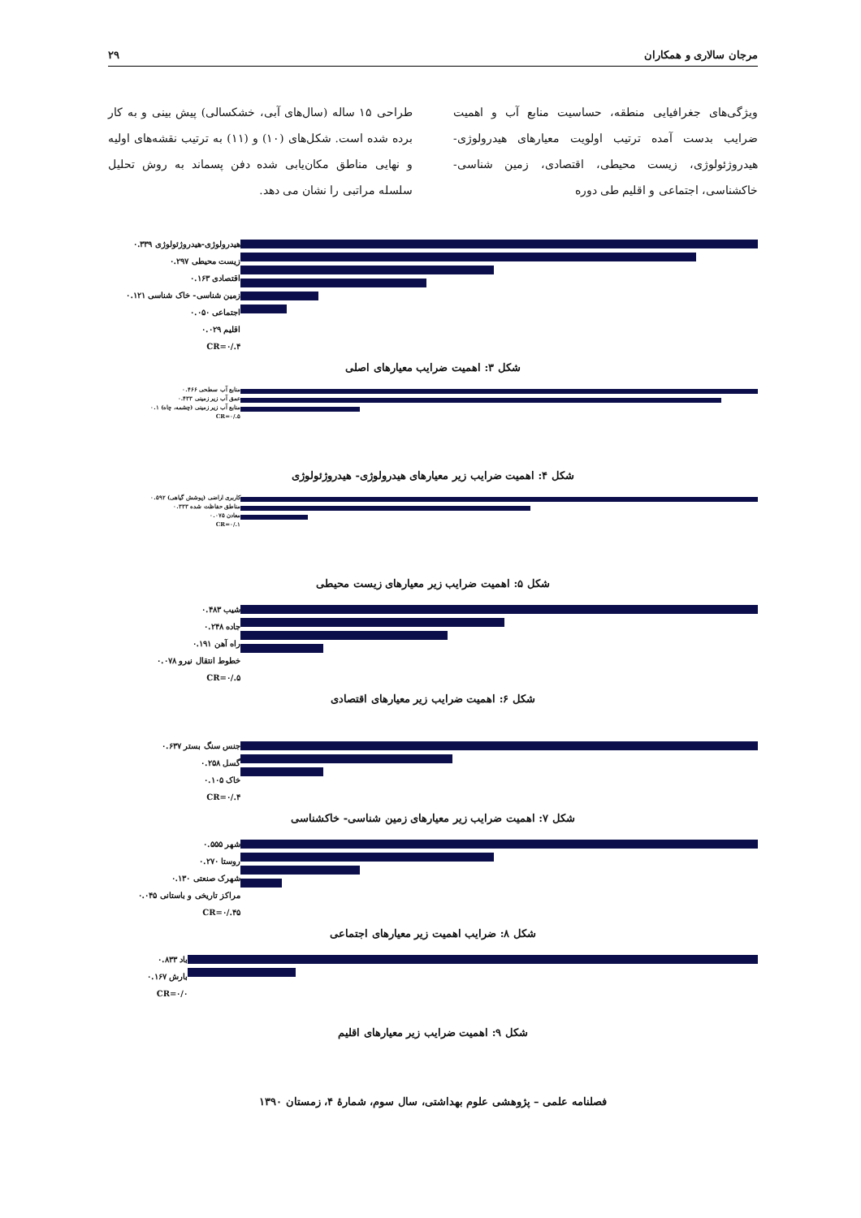مرجان سالاری و همکاران ۲۹
ویژگی‌های جغرافیایی منطقه، حساسیت منابع آب و اهمیت ضرایب بدست آمده ترتیب اولویت معیارهای هیدرولوژی- هیدروژئولوژی، زیست محیطی، اقتصادی، زمین شناسی- خاکشناسی، اجتماعی و اقلیم طی دوره
طراحی ۱۵ ساله (سال‌های آبی، خشکسالی) پیش بینی و به کار برده شده است. شکل‌های (۱۰) و (۱۱) به ترتیب نقشه‌های اولیه و نهایی مناطق مکان‌یابی شده دفن پسماند به روش تحلیل سلسله مراتبی را نشان می دهد.
هیدرولوژی-هیدروژئولوژی ۰.۳۳۹
زیست محیطی ۰.۲۹۷
اقتصادی ۰.۱۶۳
زمین شناسی- خاک شناسی ۰.۱۲۱
اجتماعی ۰.۰۵۰
اقلیم ۰.۰۲۹
CR=۰/.۴
شکل ۳: اهمیت ضرایب معیارهای اصلی
منابع آب سطحی ۰.۴۶۶
عمق آب زیر زمینی ۰.۴۳۳
منابع آب زیر زمینی (چشمه، چاه) ۰.۱
CR=۰/.۵
شکل ۴: اهمیت ضرایب زیر معیارهای هیدرولوژی- هیدروژئولوژی
کاربری اراضی (پوشش گیاهی) ۰.۵۹۲
مناطق حفاظت شده ۰.۳۳۳
معادن ۰.۰۷۵
CR=۰/.۱
شکل ۵: اهمیت ضرایب زیر معیارهای زیست محیطی
شیب ۰.۴۸۳
جاده ۰.۲۴۸
راه آهن ۰.۱۹۱
خطوط انتقال نیرو ۰.۰۷۸
CR=۰/.۵
شکل ۶: اهمیت ضرایب زیر معیارهای اقتصادی
جنس سنگ بستر ۰.۶۳۷
گسل ۰.۲۵۸
خاک ۰.۱۰۵
CR=۰/.۴
شکل ۷: اهمیت ضرایب زیر معیارهای زمین شناسی- خاکشناسی
شهر ۰.۵۵۵
روستا ۰.۲۷۰
شهرک صنعتی ۰.۱۳۰
مراکز تاریخی و باستانی ۰.۰۴۵
CR=۰/.۴۵
شکل ۸: ضرایب اهمیت زیر معیارهای اجتماعی
باد ۰.۸۳۳
بارش ۰.۱۶۷
CR=۰/۰
شکل ۹: اهمیت ضرایب زیر معیارهای اقلیم
فصلنامه علمی – پژوهشی علوم بهداشتی، سال سوم، شمارهٔ ۴، زمستان ۱۳۹۰